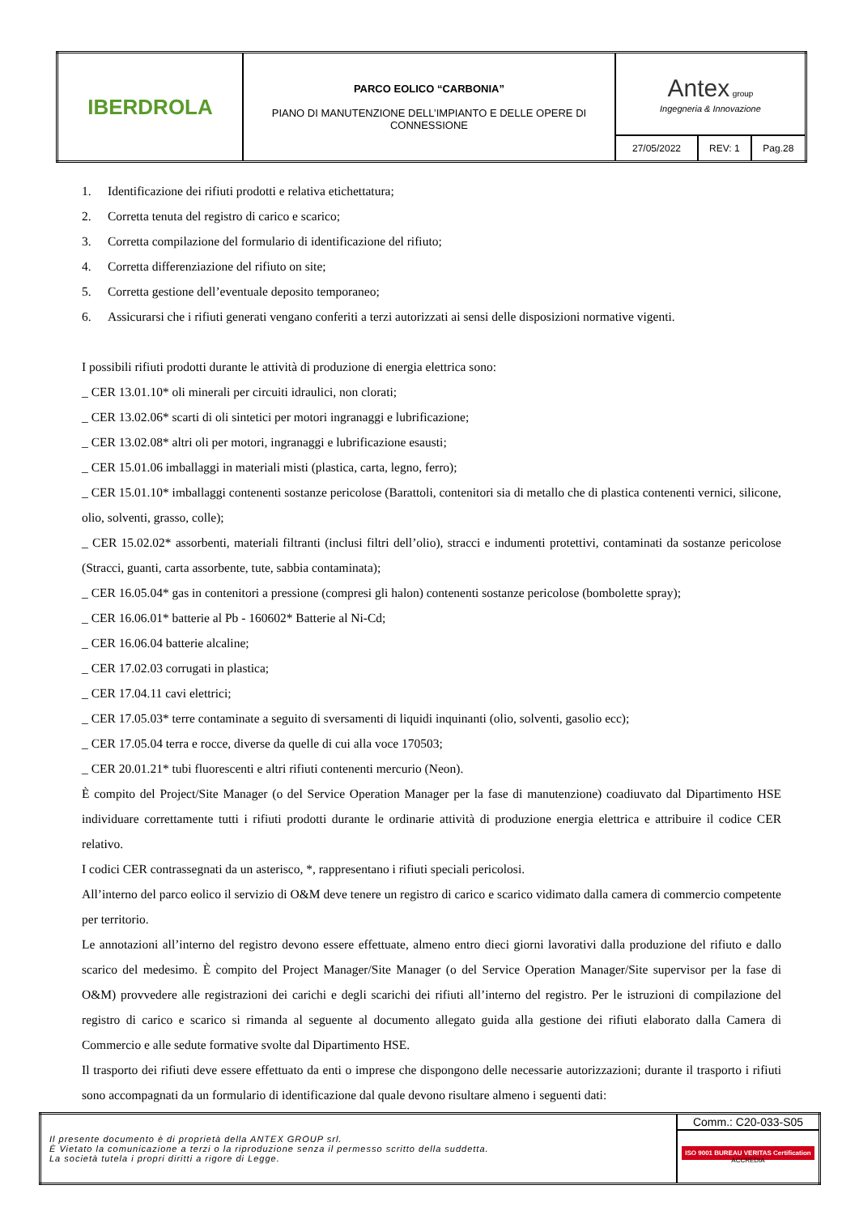| IBERDROLA | PARCO EOLICO “CARBONIA” PIANO DI MANUTENZIONE DELL’IMPIANTO E DELLE OPERE DI CONNESSIONE | Antex group Ingegneria & Innovazione | | |
| | | 27/05/2022 | REV: 1 | Pag.28 |
1. Identificazione dei rifiuti prodotti e relativa etichettatura;
2. Corretta tenuta del registro di carico e scarico;
3. Corretta compilazione del formulario di identificazione del rifiuto;
4. Corretta differenziazione del rifiuto on site;
5. Corretta gestione dell’eventuale deposito temporaneo;
6. Assicurarsi che i rifiuti generati vengano conferiti a terzi autorizzati ai sensi delle disposizioni normative vigenti.
I possibili rifiuti prodotti durante le attività di produzione di energia elettrica sono:
_ CER 13.01.10* oli minerali per circuiti idraulici, non clorati;
_ CER 13.02.06* scarti di oli sintetici per motori ingranaggi e lubrificazione;
_ CER 13.02.08* altri oli per motori, ingranaggi e lubrificazione esausti;
_ CER 15.01.06 imballaggi in materiali misti (plastica, carta, legno, ferro);
_ CER 15.01.10* imballaggi contenenti sostanze pericolose (Barattoli, contenitori sia di metallo che di plastica contenenti vernici, silicone, olio, solventi, grasso, colle);
_ CER 15.02.02* assorbenti, materiali filtranti (inclusi filtri dell’olio), stracci e indumenti protettivi, contaminati da sostanze pericolose (Stracci, guanti, carta assorbente, tute, sabbia contaminata);
_ CER 16.05.04* gas in contenitori a pressione (compresi gli halon) contenenti sostanze pericolose (bombolette spray);
_ CER 16.06.01* batterie al Pb - 160602* Batterie al Ni-Cd;
_ CER 16.06.04 batterie alcaline;
_ CER 17.02.03 corrugati in plastica;
_ CER 17.04.11 cavi elettrici;
_ CER 17.05.03* terre contaminate a seguito di sversamenti di liquidi inquinanti (olio, solventi, gasolio ecc);
_ CER 17.05.04 terra e rocce, diverse da quelle di cui alla voce 170503;
_ CER 20.01.21* tubi fluorescenti e altri rifiuti contenenti mercurio (Neon).
È compito del Project/Site Manager (o del Service Operation Manager per la fase di manutenzione) coadiuvato dal Dipartimento HSE individuare correttamente tutti i rifiuti prodotti durante le ordinarie attività di produzione energia elettrica e attribuire il codice CER relativo.
I codici CER contrassegnati da un asterisco, *, rappresentano i rifiuti speciali pericolosi.
All’interno del parco eolico il servizio di O&M deve tenere un registro di carico e scarico vidimato dalla camera di commercio competente per territorio.
Le annotazioni all’interno del registro devono essere effettuate, almeno entro dieci giorni lavorativi dalla produzione del rifiuto e dallo scarico del medesimo. È compito del Project Manager/Site Manager (o del Service Operation Manager/Site supervisor per la fase di O&M) provvedere alle registrazioni dei carichi e degli scarichi dei rifiuti all’interno del registro. Per le istruzioni di compilazione del registro di carico e scarico si rimanda al seguente al documento allegato guida alla gestione dei rifiuti elaborato dalla Camera di Commercio e alle sedute formative svolte dal Dipartimento HSE.
Il trasporto dei rifiuti deve essere effettuato da enti o imprese che dispongono delle necessarie autorizzazioni; durante il trasporto i rifiuti sono accompagnati da un formulario di identificazione dal quale devono risultare almeno i seguenti dati:
| Il presente documento è di proprietà della ANTEX GROUP srl. È Vietato la comunicazione a terzi o la riproduzione senza il permesso scritto della suddetta. La società tutela i propri diritti a rigore di Legge. | Comm.: C20-033-S05 |
| | ISO 9001 BUREAU VERITAS Certification ACCREDIA |